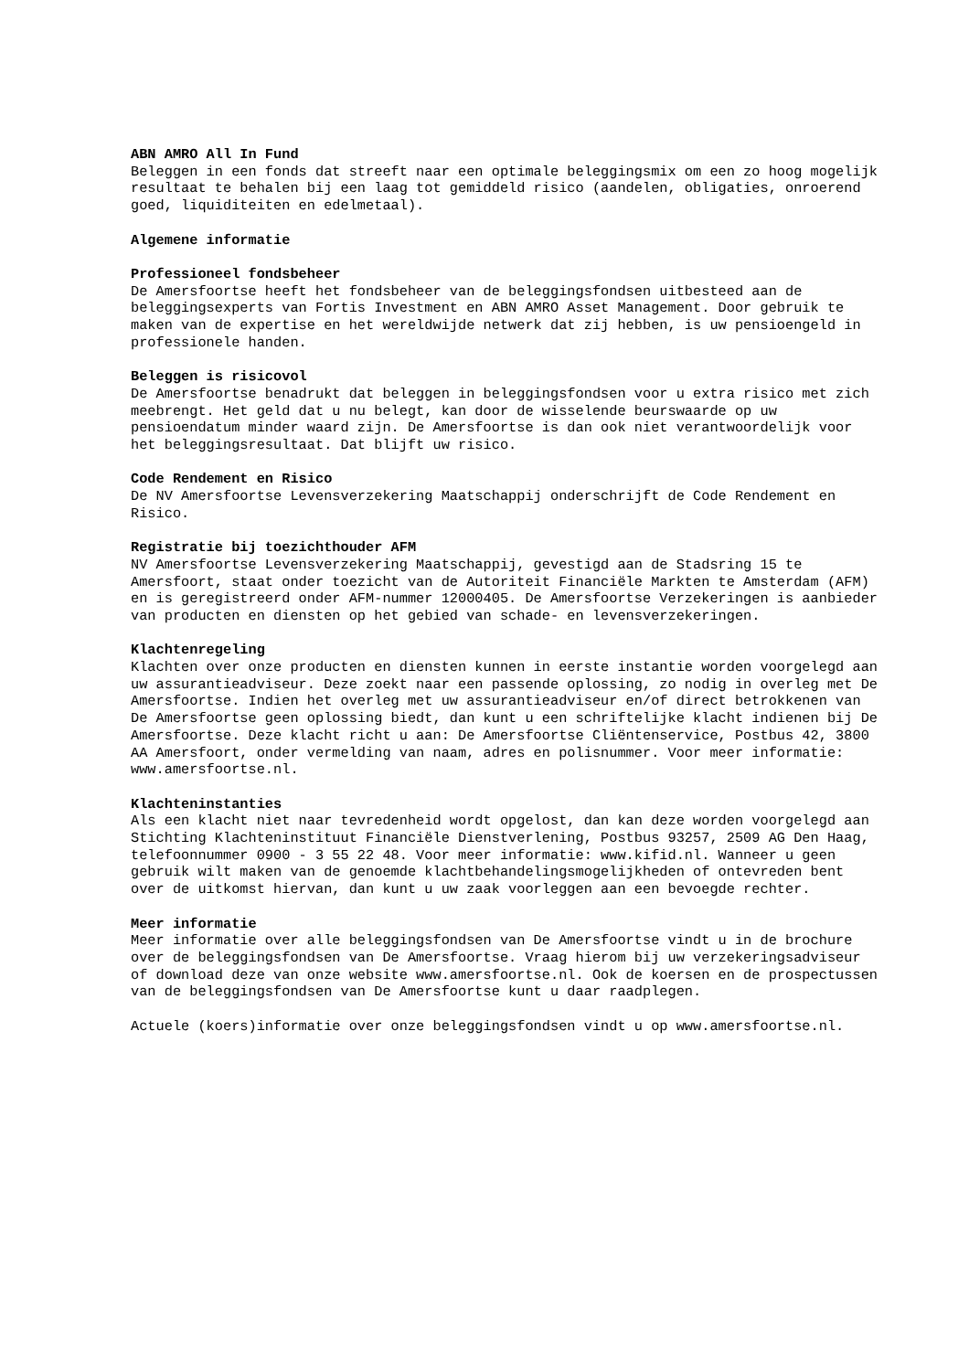ABN AMRO All In Fund
Beleggen in een fonds dat streeft naar een optimale beleggingsmix om een zo hoog mogelijk resultaat te behalen bij een laag tot gemiddeld risico (aandelen, obligaties, onroerend goed, liquiditeiten en edelmetaal).
Algemene informatie
Professioneel fondsbeheer
De Amersfoortse heeft het fondsbeheer van de beleggingsfondsen uitbesteed aan de beleggingsexperts van Fortis Investment en ABN AMRO Asset Management. Door gebruik te maken van de expertise en het wereldwijde netwerk dat zij hebben, is uw pensioengeld in professionele handen.
Beleggen is risicovol
De Amersfoortse benadrukt dat beleggen in beleggingsfondsen voor u extra risico met zich meebrengt. Het geld dat u nu belegt, kan door de wisselende beurswaarde op uw pensioendatum minder waard zijn. De Amersfoortse is dan ook niet verantwoordelijk voor het beleggingsresultaat. Dat blijft uw risico.
Code Rendement en Risico
De NV Amersfoortse Levensverzekering Maatschappij onderschrijft de Code Rendement en Risico.
Registratie bij toezichthouder AFM
NV Amersfoortse Levensverzekering Maatschappij, gevestigd aan de Stadsring 15 te Amersfoort, staat onder toezicht van de Autoriteit Financiële Markten te Amsterdam (AFM) en is geregistreerd onder AFM-nummer 12000405. De Amersfoortse Verzekeringen is aanbieder van producten en diensten op het gebied van schade- en levensverzekeringen.
Klachtenregeling
Klachten over onze producten en diensten kunnen in eerste instantie worden voorgelegd aan uw assurantieadviseur. Deze zoekt naar een passende oplossing, zo nodig in overleg met De Amersfoortse. Indien het overleg met uw assurantieadviseur en/of direct betrokkenen van De Amersfoortse geen oplossing biedt, dan kunt u een schriftelijke klacht indienen bij De Amersfoortse. Deze klacht richt u aan: De Amersfoortse Cliëntenservice, Postbus 42, 3800 AA Amersfoort, onder vermelding van naam, adres en polisnummer. Voor meer informatie: www.amersfoortse.nl.
Klachteninstanties
Als een klacht niet naar tevredenheid wordt opgelost, dan kan deze worden voorgelegd aan Stichting Klachteninstituut Financiële Dienstverlening, Postbus 93257, 2509 AG Den Haag, telefoonnummer 0900 - 3 55 22 48. Voor meer informatie: www.kifid.nl. Wanneer u geen gebruik wilt maken van de genoemde klachtbehandelingsmogelijkheden of ontevreden bent over de uitkomst hiervan, dan kunt u uw zaak voorleggen aan een bevoegde rechter.
Meer informatie
Meer informatie over alle beleggingsfondsen van De Amersfoortse vindt u in de brochure over de beleggingsfondsen van De Amersfoortse. Vraag hierom bij uw verzekeringsadviseur of download deze van onze website www.amersfoortse.nl. Ook de koersen en de prospectussen van de beleggingsfondsen van De Amersfoortse kunt u daar raadplegen.
Actuele (koers)informatie over onze beleggingsfondsen vindt u op www.amersfoortse.nl.